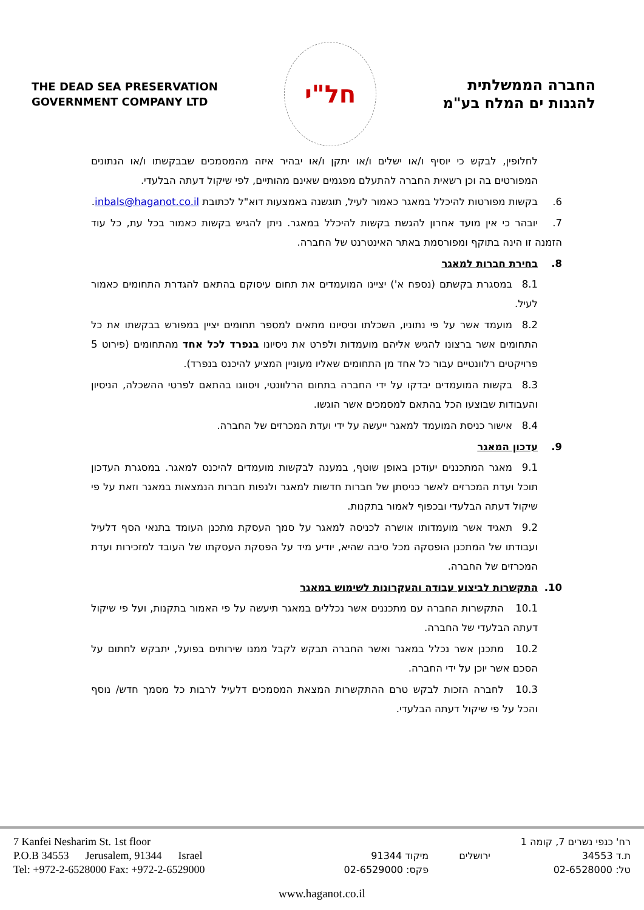THE DEAD SEA PRESERVATION
GOVERNMENT COMPANY LTD
חל"י
החברה הממשלתית
להגנות ים המלח בע"מ
לחלופין, לבקש כי יוסיף ו/או ישלים ו/או יתקן ו/או יבהיר איזה מהמסמכים שבבקשתו ו/או הנתונים המפורטים בה וכן רשאית החברה להתעלם מפגמים שאינם מהותיים, לפי שיקול דעתה הבלעדי.
6. בקשות מפורטות להיכלל במאגר כאמור לעיל, תוגשנה באמצעות דוא"ל לכתובת inbals@haganot.co.il.
7. יובהר כי אין מועד אחרון להגשת בקשות להיכלל במאגר. ניתן להגיש בקשות כאמור בכל עת, כל עוד הזמנה זו הינה בתוקף ומפורסמת באתר האינטרנט של החברה.
8. בחירת חברות למאגר
8.1 במסגרת בקשתם (נספח א') יציינו המועמדים את תחום עיסוקם בהתאם להגדרת התחומים כאמור לעיל.
8.2 מועמד אשר על פי נתוניו, השכלתו וניסיונו מתאים למספר תחומים יציין במפורש בבקשתו את כל התחומים אשר ברצונו להגיש אליהם מועמדות ולפרט את ניסיונו בנפרד לכל אחד מהתחומים (פירוט 5 פרויקטים רלוונטיים עבור כל אחד מן התחומים שאליו מעוניין המציע להיכנס בנפרד).
8.3 בקשות המועמדים יבדקו על ידי החברה בתחום הרלוונטי, ויסווגו בהתאם לפרטי ההשכלה, הניסיון והעבודות שבוצעו הכל בהתאם למסמכים אשר הוגשו.
8.4 אישור כניסת המועמד למאגר ייעשה על ידי ועדת המכרזים של החברה.
9. עדכון המאגר
9.1 מאגר המתכננים יעודכן באופן שוטף, במענה לבקשות מועמדים להיכנס למאגר. במסגרת העדכון תוכל ועדת המכרזים לאשר כניסתן של חברות חדשות למאגר ולנפות חברות הנמצאות במאגר וזאת על פי שיקול דעתה הבלעדי ובכפוף לאמור בתקנות.
9.2 תאגיד אשר מועמדותו אושרה לכניסה למאגר על סמך העסקת מתכנן העומד בתנאי הסף דלעיל ועבודתו של המתכנן הופסקה מכל סיבה שהיא, יודיע מיד על הפסקת העסקתו של העובד למזכירות ועדת המכרזים של החברה.
10. התקשרות לביצוע עבודה והעקרונות לשימוש במאגר
10.1 התקשרות החברה עם מתכננים אשר נכללים במאגר תיעשה על פי האמור בתקנות, ועל פי שיקול דעתה הבלעדי של החברה.
10.2 מתכנן אשר נכלל במאגר ואשר החברה תבקש לקבל ממנו שירותים בפועל, יתבקש לחתום על הסכם אשר יוכן על ידי החברה.
10.3 לחברה הזכות לבקש טרם ההתקשרות המצאת המסמכים דלעיל לרבות כל מסמך חדש/ נוסף והכל על פי שיקול דעתה הבלעדי.
7 Kanfei Nesharim St. 1st floor
P.O.B 34553 Jerusalem, 91344 Israel
Tel: +972-2-6528000 Fax: +972-2-6529000
רח' כנפי נשרים 7, קומה 1 ת.ד 34553 ירושלים מיקוד 91344 טל: 02-6528000 פקס: 02-6529000
www.haganot.co.il